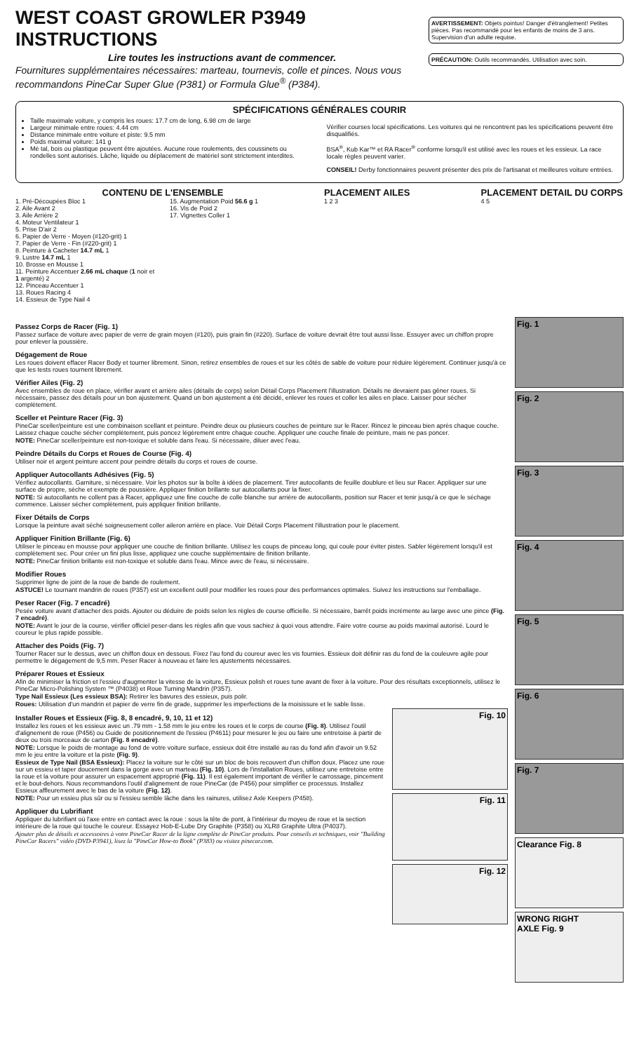WEST COAST GROWLER P3949 INSTRUCTIONS
Lire toutes les instructions avant de commencer.
Fournitures supplémentaires nécessaires: marteau, tournevis, colle et pinces. Nous vous recommandons PineCar Super Glue (P381) or Formula Glue<sup>®</sup> (P384).
AVERTISSEMENT: Objets pointus! Danger d'étranglement! Petites pièces. Pas recommandé pour les enfants de moins de 3 ans. Supervision d'un adulte requise.
PRÉCAUTION: Outils recommandés. Utilisation avec soin.
SPÉCIFICATIONS GÉNÉRALES COURIR
Taille maximale voiture, y compris les roues: 17.7 cm de long, 6.98 cm de large
Largeur minimale entre roues: 4.44 cm
Distance minimale entre voiture et piste: 9.5 mm
Poids maximal voiture: 141 g
Mé tal, bois ou plastique peuvent être ajoutées. Aucune roue roulements, des coussinets ou rondelles sont autorisés. Lâche, liquide ou déplacement de matériel sont strictement interdites.
Vérifier courses local spécifications. Les voitures qui ne rencontrent pas les spécifications peuvent être disqualifiés.
BSA<sup>®</sup>, Kub Kar™ et RA Racer<sup>®</sup> conforme lorsqu'il est utilisé avec les roues et les essieux. La race locale règles peuvent varier.
CONSEIL! Derby fonctionnaires peuvent présenter des prix de l'artisanat et meilleures voiture entrées.
CONTENU DE L'ENSEMBLE
1. Pré-Découpées Bloc 1
2. Aile Avant 2
3. Aile Arrière 2
4. Moteur Ventilateur 1
5. Prise D'air 2
6. Papier de Verre - Moyen (#120-grit) 1
7. Papier de Verre - Fin (#220-grit) 1
8. Peinture à Cacheter 14.7 mL 1
9. Lustre 14.7 mL 1
10. Brosse en Mousse 1
11. Peinture Accentuer 2.66 mL chaque (1 noir et 1 argenté) 2
12. Pinceau Accentuer 1
13. Roues Racing 4
14. Essieux de Type Nail 4
15. Augmentation Poid 56.6 g 1
16. Vis de Poid 2
17. Vignettes Coller 1
PLACEMENT AILES
1 2 3
PLACEMENT DETAIL DU CORPS
4 5
Passez Corps de Racer (Fig. 1)
Passez surface de voiture avec papier de verre de grain moyen (#120), puis grain fin (#220). Surface de voiture devrait être tout aussi lisse. Essuyer avec un chiffon propre pour enlever la poussière.
Dégagement de Roue
Les roues doivent effacer Racer Body et tourner librement. Sinon, retirez ensembles de roues et sur les côtés de sable de voiture pour réduire légèrement. Continuer jusqu'à ce que les tests roues tournent librement.
Vérifier Ailes (Fig. 2)
Avec ensembles de roue en place, vérifier avant et arrière ailes (détails de corps) selon Détail Corps Placement l'illustration. Détails ne devraient pas gêner roues. Si nécessaire, passez des détails pour un bon ajustement. Quand un bon ajustement a été décidé, enlever les roues et coller les ailes en place. Laisser pour sécher complètement.
Sceller et Peinture Racer (Fig. 3)
PineCar sceller/peinture est une combinaison scellant et peinture. Peindre deux ou plusieurs couches de peinture sur le Racer. Rincez le pinceau bien après chaque couche. Laissez chaque couche sécher complètement, puis poncez légèrement entre chaque couche. Appliquer une couche finale de peinture, mais ne pas poncer.
NOTE: PineCar sceller/peinture est non-toxique et soluble dans l'eau. Si nécessaire, diluer avec l'eau.
Peindre Détails du Corps et Roues de Course (Fig. 4)
Utiliser noir et argent peinture accent pour peindre détails du corps et roues de course.
Appliquer Autocollants Adhésives (Fig. 5)
Vérifiez autocollants. Garniture, si nécessaire. Voir les photos sur la boîte à idées de placement. Tirer autocollants de feuille doublure et lieu sur Racer. Appliquer sur une surface de propre, sèche et exempte de poussière. Appliquer finition brillante sur autocollants pour la fixer.
NOTE: Si autocollants ne collent pas à Racer, appliquez une fine couche de colle blanche sur arrière de autocollants, position sur Racer et tenir jusqu'à ce que le séchage commence. Laisser sécher complètement, puis appliquer finition brillante.
Fixer Détails de Corps
Lorsque la peinture avait séché soigneusement coller aileron arrière en place. Voir Détail Corps Placement l'illustration pour le placement.
Appliquer Finition Brillante (Fig. 6)
Utiliser le pinceau en mousse pour appliquer une couche de finition brillante. Utilisez les coups de pinceau long, qui coule pour éviter pistes. Sabler légèrement lorsqu'il est complètement sec. Pour créer un fini plus lisse, appliquez une couche supplémentaire de finition brillante.
NOTE: PineCar finition brillante est non-toxique et soluble dans l'eau. Mince avec de l'eau, si nécessaire.
Modifier Roues
Supprimer ligne de joint de la roue de bande de roulement.
ASTUCE! Le tournant mandrin de roues (P357) est un excellent outil pour modifier les roues pour des performances optimales. Suivez les instructions sur l'emballage.
Peser Racer (Fig. 7 encadré)
Pesée voiture avant d'attacher des poids. Ajouter ou déduire de poids selon les règles de course officielle. Si nécessaire, barrêt poids incrémente au large avec une pince (Fig. 7 encadré).
NOTE: Avant le jour de la course, vérifier officiel peser-dans les règles afin que vous sachiez à quoi vous attendre. Faire votre course au poids maximal autorisé. Lourd le coureur le plus rapide possible.
Attacher des Poids (Fig. 7)
Tourner Racer sur le dessus, avec un chiffon doux en dessous. Fixez l'au fond du coureur avec les vis fournies. Essieux doit définir ras du fond de la couleuvre agile pour permettre le dégagement de 9,5 mm. Peser Racer à nouveau et faire les ajustements nécessaires.
Préparer Roues et Essieux
Afin de minimiser la friction et l'essieu d'augmenter la vitesse de la voiture, Essieux polish et roues tune avant de fixer à la voiture. Pour des résultats exceptionnels, utilisez le PineCar Micro-Polishing System ™ (P4038) et Roue Turning Mandrin (P357).
Type Nail Essieux (Les essieux BSA): Retirer les bavures des essieux, puis polir.
Roues: Utilisation d'un mandrin et papier de verre fin de grade, supprimer les imperfections de la moisissure et le sable lisse.
Installer Roues et Essieux (Fig. 8, 8 encadré, 9, 10, 11 et 12)
Installez les roues et les essieux avec un .79 mm - 1.58 mm le jeu entre les roues et le corps de course (Fig. 8). Utilisez l'outil d'alignement de roue (P456) ou Guide de positionnement de l'essieu (P4611) pour mesurer le jeu ou faire une entretoise à partir de deux ou trois morceaux de carton (Fig. 8 encadré).
NOTE: Lorsque le poids de montage au fond de votre voiture surface, essieux doit être installé au ras du fond afin d'avoir un 9.52 mm le jeu entre la voiture et la piste (Fig. 9).
Essieux de Type Nail (BSA Essieux): Placez la voiture sur le côté sur un bloc de bois recouvert d'un chiffon doux. Placez une roue sur un essieu et taper doucement dans la gorge avec un marteau (Fig. 10). Lors de l'installation Roues, utilisez une entretoise entre la roue et la voiture pour assurer un espacement approprié (Fig. 11). Il est également important de vérifier le carrossage, pincement et le bout-dehors. Nous recommandons l'outil d'alignement de roue PineCar (de P456) pour simplifier ce processus. Installez Essieux affleurement avec le bas de la voiture (Fig. 12).
NOTE: Pour un essieu plus sûr ou si l'essieu semble lâche dans les rainures, utilisez Axle Keepers (P458).
Appliquer du Lubrifiant
Appliquer du lubrifiant où l'axe entre en contact avec la roue : sous la tête de pont, à l'intérieur du moyeu de roue et la section intérieure de la roue qui touche le coureur. Essayez Hob-E-Lube Dry Graphite (P358) ou XLR8 Graphite Ultra (P4037).
Ajouter plus de détails et accessoires à votre PineCar Racer de la ligne complète de PineCar produits. Pour conseils et techniques, voir "Building PineCar Racers" vidéo (DVD-P3941), lisez la "PineCar How-to Book" (P383) ou visitez pinecar.com.
Fig. 10
Fig. 11
Fig. 12
Fig. 1
Fig. 2
Fig. 3
Fig. 4
Fig. 5
Fig. 6
Fig. 7
Clearance Fig. 8
WRONG RIGHT
AXLE Fig. 9